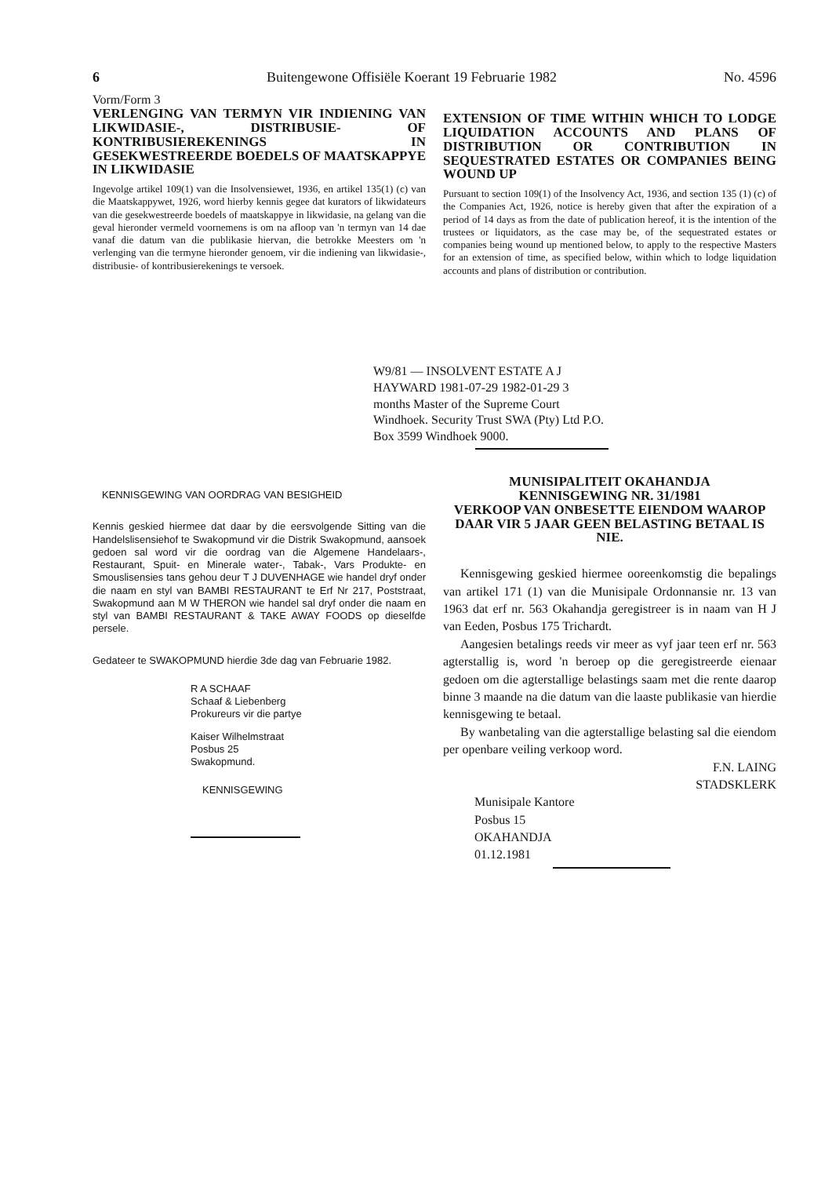6 Buitengewone Offisiële Koerant 19 Februarie 1982 No. 4596
Vorm/Form 3
VERLENGING VAN TERMYN VIR INDIENING VAN LIKWIDASIE-, DISTRIBUSIE- OF KONTRIBUSIEREKENINGS IN GESEKWESTREERDE BOEDELS OF MAATSKAPPYE IN LIKWIDASIE
Ingevolge artikel 109(1) van die Insolvensiewet, 1936, en artikel 135(1) (c) van die Maatskappywet, 1926, word hierby kennis gegee dat kurators of likwidateurs van die gesekwestreerde boedels of maatskappye in likwidasie, na gelang van die geval hieronder vermeld voornemens is om na afloop van 'n termyn van 14 dae vanaf die datum van die publikasie hiervan, die betrokke Meesters om 'n verlenging van die termyne hieronder genoem, vir die indiening van likwidasie-, distribusie- of kontribusierekenings te versoek.
EXTENSION OF TIME WITHIN WHICH TO LODGE LIQUIDATION ACCOUNTS AND PLANS OF DISTRIBUTION OR CONTRIBUTION IN SEQUESTRATED ESTATES OR COMPANIES BEING WOUND UP
Pursuant to section 109(1) of the Insolvency Act, 1936, and section 135 (1) (c) of the Companies Act, 1926, notice is hereby given that after the expiration of a period of 14 days as from the date of publication hereof, it is the intention of the trustees or liquidators, as the case may be, of the sequestrated estates or companies being wound up mentioned below, to apply to the respective Masters for an extension of time, as specified below, within which to lodge liquidation accounts and plans of distribution or contribution.
W9/81 — INSOLVENT ESTATE A J HAYWARD 1981-07-29 1982-01-29 3 months Master of the Supreme Court Windhoek. Security Trust SWA (Pty) Ltd P.O. Box 3599 Windhoek 9000.
KENNISGEWING VAN OORDRAG VAN BESIGHEID
Kennis geskied hiermee dat daar by die eersvolgende Sitting van die Handelslisensiehof te Swakopmund vir die Distrik Swakopmund, aansoek gedoen sal word vir die oordrag van die Algemene Handelaars-, Restaurant, Spuit- en Minerale water-, Tabak-, Vars Produkte- en Smouslisensies tans gehou deur T J DUVENHAGE wie handel dryf onder die naam en styl van BAMBI RESTAURANT te Erf Nr 217, Poststraat, Swakopmund aan M W THERON wie handel sal dryf onder die naam en styl van BAMBI RESTAURANT & TAKE AWAY FOODS op dieselfde persele.
Gedateer te SWAKOPMUND hierdie 3de dag van Februarie 1982.
R A SCHAAF
Schaaf & Liebenberg
Prokureurs vir die partye
Kaiser Wilhelmstraat
Posbus 25
Swakopmund.
KENNISGEWING
MUNISIPALITEIT OKAHANDJA
KENNISGEWING NR. 31/1981
VERKOOP VAN ONBESETTE EIENDOM WAAROP DAAR VIR 5 JAAR GEEN BELASTING BETAAL IS NIE.
Kennisgewing geskied hiermee ooreenkomstig die bepalings van artikel 171 (1) van die Munisipale Ordonnansie nr. 13 van 1963 dat erf nr. 563 Okahandja geregistreer is in naam van H J van Eeden, Posbus 175 Trichardt.
Aangesien betalings reeds vir meer as vyf jaar teen erf nr. 563 agterstallig is, word 'n beroep op die geregistreerde eienaar gedoen om die agterstallige belastings saam met die rente daarop binne 3 maande na die datum van die laaste publikasie van hierdie kennisgewing te betaal.
By wanbetaling van die agterstallige belasting sal die eiendom per openbare veiling verkoop word.
F.N. LAING
STADSKLERK
Munisipale Kantore
Posbus 15
OKAHANDJA
01.12.1981